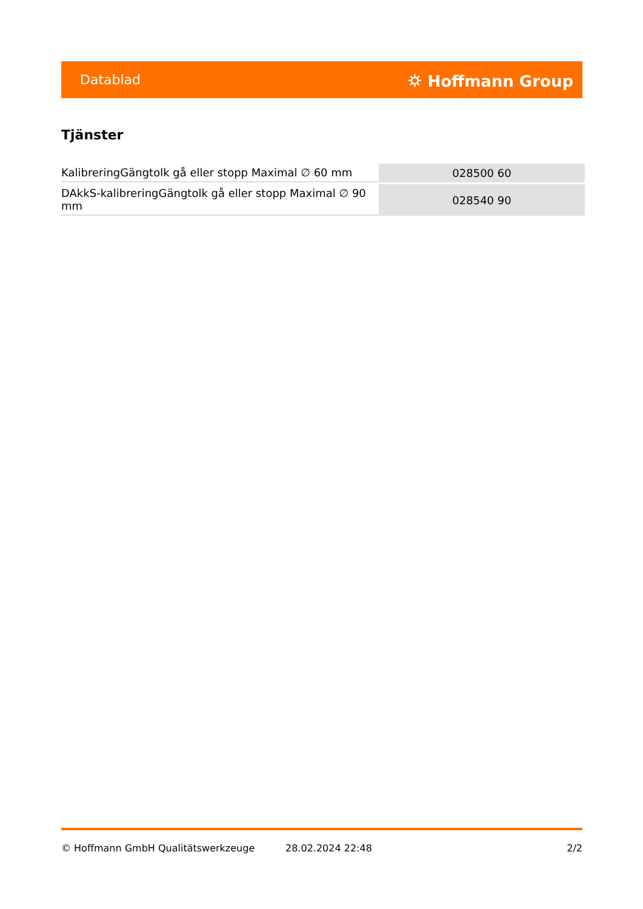Datablad ⛭ Hoffmann Group
Tjänster
| KalibreringGängtolk gå eller stopp Maximal ∅ 60 mm | 028500 60 |
| DAkkS-kalibreringGängtolk gå eller stopp Maximal ∅ 90 mm | 028540 90 |
© Hoffmann GmbH Qualitätswerkzeuge 28.02.2024 22:48 2/2